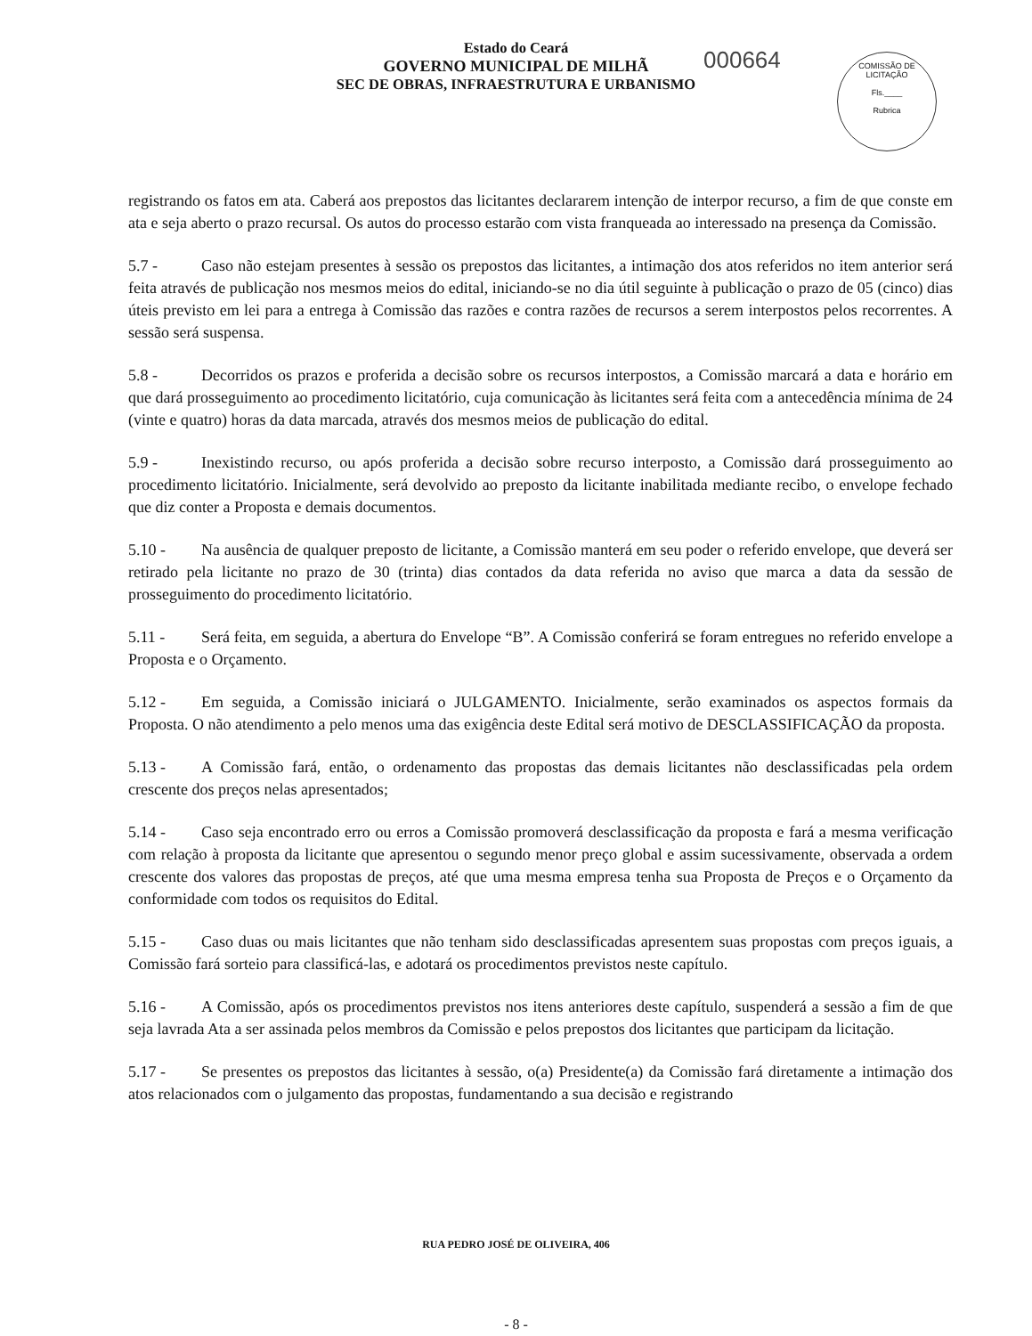Estado do Ceará
GOVERNO MUNICIPAL DE MILHÃ
SEC DE OBRAS, INFRAESTRUTURA E URBANISMO
000664
COMISSÃO DE LICITAÇÃO
Fls.____
Rubrica
registrando os fatos em ata. Caberá aos prepostos das licitantes declararem intenção de interpor recurso, a fim de que conste em ata e seja aberto o prazo recursal. Os autos do processo estarão com vista franqueada ao interessado na presença da Comissão.
5.7 - Caso não estejam presentes à sessão os prepostos das licitantes, a intimação dos atos referidos no item anterior será feita através de publicação nos mesmos meios do edital, iniciando-se no dia útil seguinte à publicação o prazo de 05 (cinco) dias úteis previsto em lei para a entrega à Comissão das razões e contra razões de recursos a serem interpostos pelos recorrentes. A sessão será suspensa.
5.8 - Decorridos os prazos e proferida a decisão sobre os recursos interpostos, a Comissão marcará a data e horário em que dará prosseguimento ao procedimento licitatório, cuja comunicação às licitantes será feita com a antecedência mínima de 24 (vinte e quatro) horas da data marcada, através dos mesmos meios de publicação do edital.
5.9 - Inexistindo recurso, ou após proferida a decisão sobre recurso interposto, a Comissão dará prosseguimento ao procedimento licitatório. Inicialmente, será devolvido ao preposto da licitante inabilitada mediante recibo, o envelope fechado que diz conter a Proposta e demais documentos.
5.10 - Na ausência de qualquer preposto de licitante, a Comissão manterá em seu poder o referido envelope, que deverá ser retirado pela licitante no prazo de 30 (trinta) dias contados da data referida no aviso que marca a data da sessão de prosseguimento do procedimento licitatório.
5.11 - Será feita, em seguida, a abertura do Envelope “B”. A Comissão conferirá se foram entregues no referido envelope a Proposta e o Orçamento.
5.12 - Em seguida, a Comissão iniciará o JULGAMENTO. Inicialmente, serão examinados os aspectos formais da Proposta. O não atendimento a pelo menos uma das exigência deste Edital será motivo de DESCLASSIFICAÇÃO da proposta.
5.13 - A Comissão fará, então, o ordenamento das propostas das demais licitantes não desclassificadas pela ordem crescente dos preços nelas apresentados;
5.14 - Caso seja encontrado erro ou erros a Comissão promoverá desclassificação da proposta e fará a mesma verificação com relação à proposta da licitante que apresentou o segundo menor preço global e assim sucessivamente, observada a ordem crescente dos valores das propostas de preços, até que uma mesma empresa tenha sua Proposta de Preços e o Orçamento da conformidade com todos os requisitos do Edital.
5.15 - Caso duas ou mais licitantes que não tenham sido desclassificadas apresentem suas propostas com preços iguais, a Comissão fará sorteio para classificá-las, e adotará os procedimentos previstos neste capítulo.
5.16 - A Comissão, após os procedimentos previstos nos itens anteriores deste capítulo, suspenderá a sessão a fim de que seja lavrada Ata a ser assinada pelos membros da Comissão e pelos prepostos dos licitantes que participam da licitação.
5.17 - Se presentes os prepostos das licitantes à sessão, o(a) Presidente(a) da Comissão fará diretamente a intimação dos atos relacionados com o julgamento das propostas, fundamentando a sua decisão e registrando
RUA PEDRO JOSÉ DE OLIVEIRA, 406
- 8 -